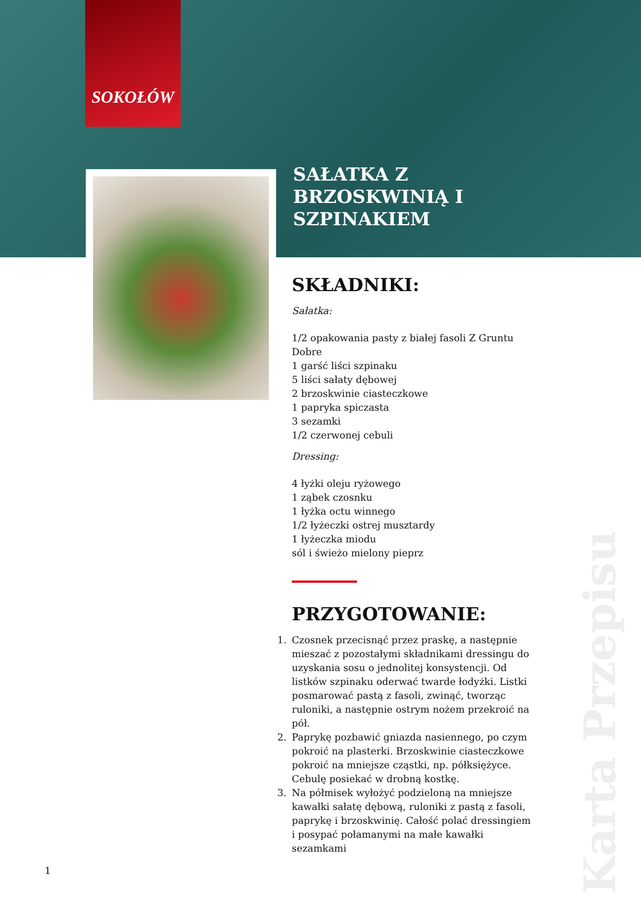SOKOŁÓW
SAŁATKA Z BRZOSKWINIĄ I SZPINAKIEM
SKŁADNIKI:
Sałatka:
1/2 opakowania pasty z białej fasoli Z Gruntu Dobre
1 garść liści szpinaku
5 liści sałaty dębowej
2 brzoskwinie ciasteczkowe
1 papryka spiczasta
3 sezamki
1/2 czerwonej cebuli
Dressing:
4 łyżki oleju ryżowego
1 ząbek czosnku
1 łyżka octu winnego
1/2 łyżeczki ostrej musztardy
1 łyżeczka miodu
sól i świeżo mielony pieprz
PRZYGOTOWANIE:
1. Czosnek przecisnąć przez praskę, a następnie mieszać z pozostałymi składnikami dressingu do uzyskania sosu o jednolitej konsystencji. Od listków szpinaku oderwać twarde łodyżki. Listki posmarować pastą z fasoli, zwinąć, tworząc ruloniki, a następnie ostrym nożem przekroić na pół.
2. Paprykę pozbawić gniazda nasiennego, po czym pokroić na plasterki. Brzoskwinie ciasteczkowe pokroić na mniejsze cząstki, np. półksiężyce. Cebulę posiekać w drobną kostkę.
3. Na półmisek wyłożyć podzieloną na mniejsze kawałki sałatę dębową, ruloniki z pastą z fasoli, paprykę i brzoskwinię. Całość polać dressingiem i posypać połamanymi na małe kawałki sezamkami
1
Karta Przepisu